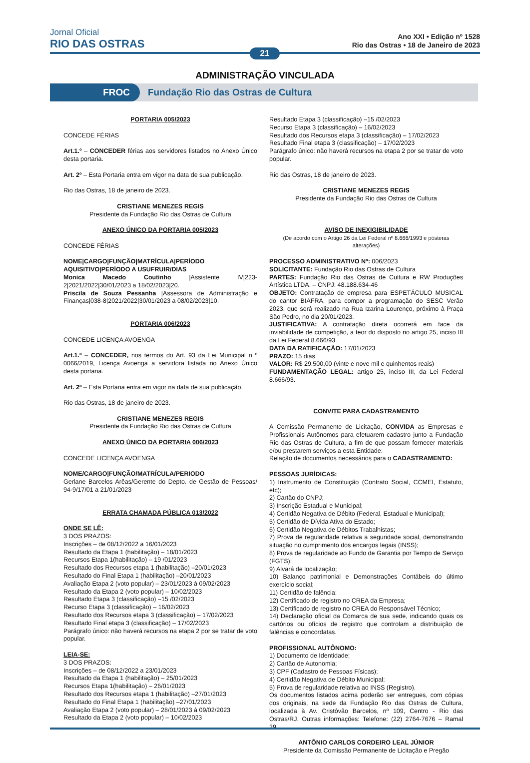Jornal Oficial
RIO DAS OSTRAS
Ano XXI • Edição nº 1528
Rio das Ostras • 18 de Janeiro de 2023
21
ADMINISTRAÇÃO VINCULADA
FROC
Fundação Rio das Ostras de Cultura
PORTARIA 005/2023
CONCEDE FÉRIAS
Art.1.º – CONCEDER férias aos servidores listados no Anexo Único desta portaria.
Art. 2º – Esta Portaria entra em vigor na data de sua publicação.
Rio das Ostras, 18 de janeiro de 2023.
CRISTIANE MENEZES REGIS
Presidente da Fundação Rio das Ostras de Cultura
ANEXO ÚNICO DA PORTARIA 005/2023
CONCEDE FÉRIAS
NOME|CARGO|FUNÇÃO|MATRÍCULA|PERÍODO AQUISITIVO|PERÍODO A USUFRUIR/DIAS
Monica Macedo Coutinho |Assistente IV|223-2|2021/2022|30/01/2023 a 18/02/2023|20.
Priscila de Souza Pessanha |Assessora de Administração e Finanças|038-8|2021/2022|30/01/2023 a 08/02/2023|10.
PORTARIA 006/2023
CONCEDE LICENÇA AVOENGA
Art.1.º – CONCEDER, nos termos do Art. 93 da Lei Municipal n º 0066/2019, Licença Avoenga a servidora listada no Anexo Único desta portaria.
Art. 2º – Esta Portaria entra em vigor na data de sua publicação.
Rio das Ostras, 18 de janeiro de 2023.
CRISTIANE MENEZES REGIS
Presidente da Fundação Rio das Ostras de Cultura
ANEXO ÚNICO DA PORTARIA 006/2023
CONCEDE LICENÇA AVOENGA
NOME/CARGO|FUNÇÃO/MATRÍCULA/PERIODO
Gerlane Barcelos Arêas/Gerente do Depto. de Gestão de Pessoas/ 94-9/17/01 a 21/01/2023
ERRATA CHAMADA PÚBLICA 013/2022
ONDE SE LÊ:
3 DOS PRAZOS:
Inscrições – de 08/12/2022 a 16/01/2023
Resultado da Etapa 1 (habilitação) – 18/01/2023
Recursos Etapa 1(habilitação) – 19 /01/2023
Resultado dos Recursos etapa 1 (habilitação) –20/01/2023
Resultado do Final Etapa 1 (habilitação) –20/01/2023
Avaliação Etapa 2 (voto popular) – 23/01/2023 à 09/02/2023
Resultado da Etapa 2 (voto popular) – 10/02/2023
Resultado Etapa 3 (classificação) –15 /02/2023
Recurso Etapa 3 (classificação) – 16/02/2023
Resultado dos Recursos etapa 3 (classificação) – 17/02/2023
Resultado Final etapa 3 (classificação) – 17/02/2023
Parágrafo único: não haverá recursos na etapa 2 por se tratar de voto popular.
LEIA-SE:
3 DOS PRAZOS:
Inscrições – de 08/12/2022 a 23/01/2023
Resultado da Etapa 1 (habilitação) – 25/01/2023
Recursos Etapa 1(habilitação) – 26/01/2023
Resultado dos Recursos etapa 1 (habilitação) –27/01/2023
Resultado do Final Etapa 1 (habilitação) –27/01/2023
Avaliação Etapa 2 (voto popular) – 28/01/2023 à 09/02/2023
Resultado da Etapa 2 (voto popular) – 10/02/2023
Resultado Etapa 3 (classificação) –15 /02/2023
Recurso Etapa 3 (classificação) – 16/02/2023
Resultado dos Recursos etapa 3 (classificação) – 17/02/2023
Resultado Final etapa 3 (classificação) – 17/02/2023
Parágrafo único: não haverá recursos na etapa 2 por se tratar de voto popular.
Rio das Ostras, 18 de janeiro de 2023.
CRISTIANE MENEZES REGIS
Presidente da Fundação Rio das Ostras de Cultura
AVISO DE INEXIGIBILIDADE
(De acordo com o Artigo 26 da Lei Federal nº 8.666/1993 e pósteras alterações)
PROCESSO ADMINISTRATIVO Nº: 006/2023
SOLICITANTE: Fundação Rio das Ostras de Cultura
PARTES: Fundação Rio das Ostras de Cultura e RW Produções Artística LTDA. – CNPJ: 48.188.634-46
OBJETO: Contratação de empresa para ESPETÁCULO MUSICAL do cantor BIAFRA, para compor a programação do SESC Verão 2023, que será realizado na Rua Izarina Lourenço, próximo à Praça São Pedro, no dia 20/01/2023.
JUSTIFICATIVA: A contratação direta ocorrerá em face da inviabilidade de competição, a teor do disposto no artigo 25, inciso III da Lei Federal 8.666/93.
DATA DA RATIFICAÇÃO: 17/01/2023
PRAZO:.15 dias
VALOR: R$ 29.500,00 (vinte e nove mil e quinhentos reais)
FUNDAMENTAÇÃO LEGAL: artigo 25, inciso III, da Lei Federal 8.666/93.
CONVITE PARA CADASTRAMENTO
A Comissão Permanente de Licitação, CONVIDA as Empresas e Profissionais Autônomos para efetuarem cadastro junto a Fundação Rio das Ostras de Cultura, a fim de que possam fornecer materiais e/ou prestarem serviços a esta Entidade.
Relação de documentos necessários para o CADASTRAMENTO:
PESSOAS JURÍDICAS:
1) Instrumento de Constituição (Contrato Social, CCMEI, Estatuto, etc);
2) Cartão do CNPJ;
3) Inscrição Estadual e Municipal;
4) Certidão Negativa de Débito (Federal, Estadual e Municipal);
5) Certidão de Dívida Ativa do Estado;
6) Certidão Negativa de Débitos Trabalhistas;
7) Prova de regularidade relativa a seguridade social, demonstrando situação no cumprimento dos encargos legais (INSS);
8) Prova de regularidade ao Fundo de Garantia por Tempo de Serviço (FGTS);
9) Alvará de localização;
10) Balanço patrimonial e Demonstrações Contábeis do último exercício social;
11) Certidão de falência;
12) Certificado de registro no CREA da Empresa;
13) Certificado de registro no CREA do Responsável Técnico;
14) Declaração oficial da Comarca de sua sede, indicando quais os cartórios ou ofícios de registro que controlam a distribuição de falências e concordatas.
PROFISSIONAL AUTÔNOMO:
1) Documento de Identidade;
2) Cartão de Autonomia;
3) CPF (Cadastro de Pessoas Físicas);
4) Certidão Negativa de Débito Municipal;
5) Prova de regularidade relativa ao INSS (Registro).
Os documentos listados acima poderão ser entregues, com cópias dos originais, na sede da Fundação Rio das Ostras de Cultura, localizada à Av. Cristóvão Barcelos, nº 109, Centro - Rio das Ostras/RJ. Outras informações: Telefone: (22) 2764-7676 – Ramal 29.
ANTÔNIO CARLOS CORDEIRO LEAL JÚNIOR
Presidente da Comissão Permanente de Licitação e Pregão